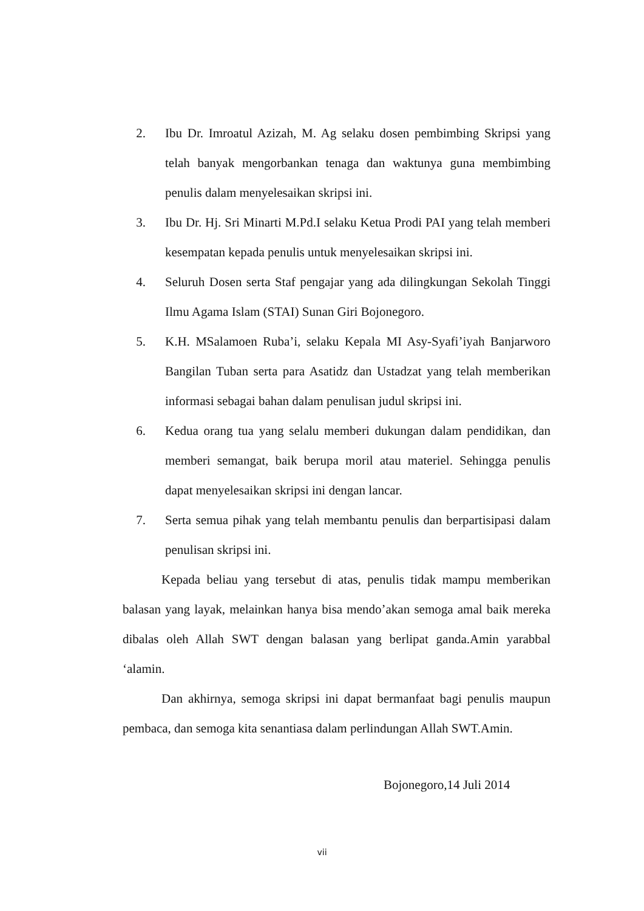2. Ibu Dr. Imroatul Azizah, M. Ag selaku dosen pembimbing Skripsi yang telah banyak mengorbankan tenaga dan waktunya guna membimbing penulis dalam menyelesaikan skripsi ini.
3. Ibu Dr. Hj. Sri Minarti M.Pd.I selaku Ketua Prodi PAI yang telah memberi kesempatan kepada penulis untuk menyelesaikan skripsi ini.
4. Seluruh Dosen serta Staf pengajar yang ada dilingkungan Sekolah Tinggi Ilmu Agama Islam (STAI) Sunan Giri Bojonegoro.
5. K.H. MSalamoen Ruba’i, selaku Kepala MI Asy-Syafi’iyah Banjarworo Bangilan Tuban serta para Asatidz dan Ustadzat yang telah memberikan informasi sebagai bahan dalam penulisan judul skripsi ini.
6. Kedua orang tua yang selalu memberi dukungan dalam pendidikan, dan memberi semangat, baik berupa moril atau materiel. Sehingga penulis dapat menyelesaikan skripsi ini dengan lancar.
7. Serta semua pihak yang telah membantu penulis dan berpartisipasi dalam penulisan skripsi ini.
Kepada beliau yang tersebut di atas, penulis tidak mampu memberikan balasan yang layak, melainkan hanya bisa mendo’akan semoga amal baik mereka dibalas oleh Allah SWT dengan balasan yang berlipat ganda.Amin yarabbal ‘alamin.
Dan akhirnya, semoga skripsi ini dapat bermanfaat bagi penulis maupun pembaca, dan semoga kita senantiasa dalam perlindungan Allah SWT.Amin.
Bojonegoro,14 Juli 2014
vii